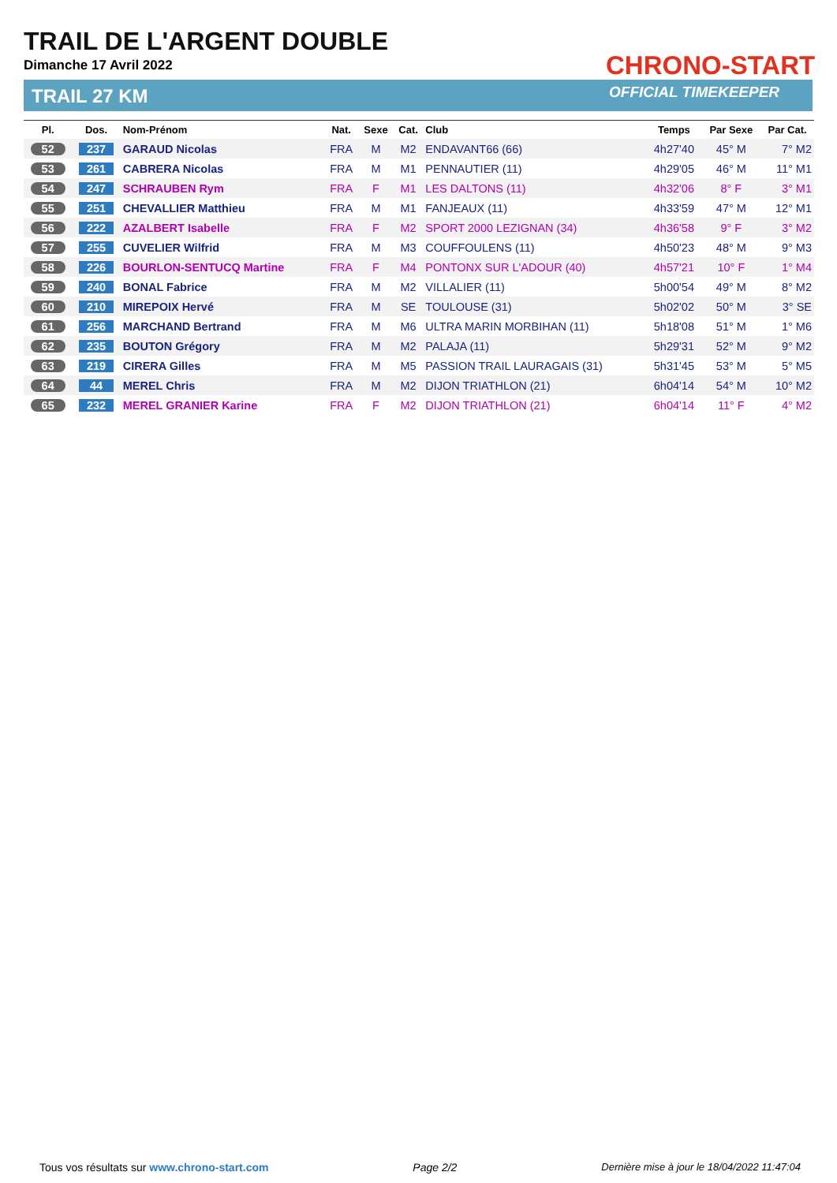TRAIL DE L'ARGENT DOUBLE
Dimanche 17 Avril 2022
TRAIL 27 KM
CHRONO-START
OFFICIAL TIMEKEEPER
| Pl. | Dos. | Nom-Prénom | Nat. | Sexe | Cat. | Club | Temps | Par Sexe | Par Cat. |
| --- | --- | --- | --- | --- | --- | --- | --- | --- | --- |
| 52 | 237 | GARAUD Nicolas | FRA | M | M2 | ENDAVANT66 (66) | 4h27'40 | 45° M | 7° M2 |
| 53 | 261 | CABRERA Nicolas | FRA | M | M1 | PENNAUTIER (11) | 4h29'05 | 46° M | 11° M1 |
| 54 | 247 | SCHRAUBEN Rym | FRA | F | M1 | LES DALTONS (11) | 4h32'06 | 8° F | 3° M1 |
| 55 | 251 | CHEVALLIER Matthieu | FRA | M | M1 | FANJEAUX (11) | 4h33'59 | 47° M | 12° M1 |
| 56 | 222 | AZALBERT Isabelle | FRA | F | M2 | SPORT 2000 LEZIGNAN (34) | 4h36'58 | 9° F | 3° M2 |
| 57 | 255 | CUVELIER Wilfrid | FRA | M | M3 | COUFFOULENS (11) | 4h50'23 | 48° M | 9° M3 |
| 58 | 226 | BOURLON-SENTUCQ Martine | FRA | F | M4 | PONTONX SUR L'ADOUR (40) | 4h57'21 | 10° F | 1° M4 |
| 59 | 240 | BONAL Fabrice | FRA | M | M2 | VILLALIER (11) | 5h00'54 | 49° M | 8° M2 |
| 60 | 210 | MIREPOIX Hervé | FRA | M | SE | TOULOUSE (31) | 5h02'02 | 50° M | 3° SE |
| 61 | 256 | MARCHAND Bertrand | FRA | M | M6 | ULTRA MARIN MORBIHAN (11) | 5h18'08 | 51° M | 1° M6 |
| 62 | 235 | BOUTON Grégory | FRA | M | M2 | PALAJA (11) | 5h29'31 | 52° M | 9° M2 |
| 63 | 219 | CIRERA Gilles | FRA | M | M5 | PASSION TRAIL LAURAGAIS (31) | 5h31'45 | 53° M | 5° M5 |
| 64 | 44 | MEREL Chris | FRA | M | M2 | DIJON TRIATHLON (21) | 6h04'14 | 54° M | 10° M2 |
| 65 | 232 | MEREL GRANIER Karine | FRA | F | M2 | DIJON TRIATHLON (21) | 6h04'14 | 11° F | 4° M2 |
Tous vos résultats sur www.chrono-start.com Page 2/2 Dernière mise à jour le 18/04/2022 11:47:04